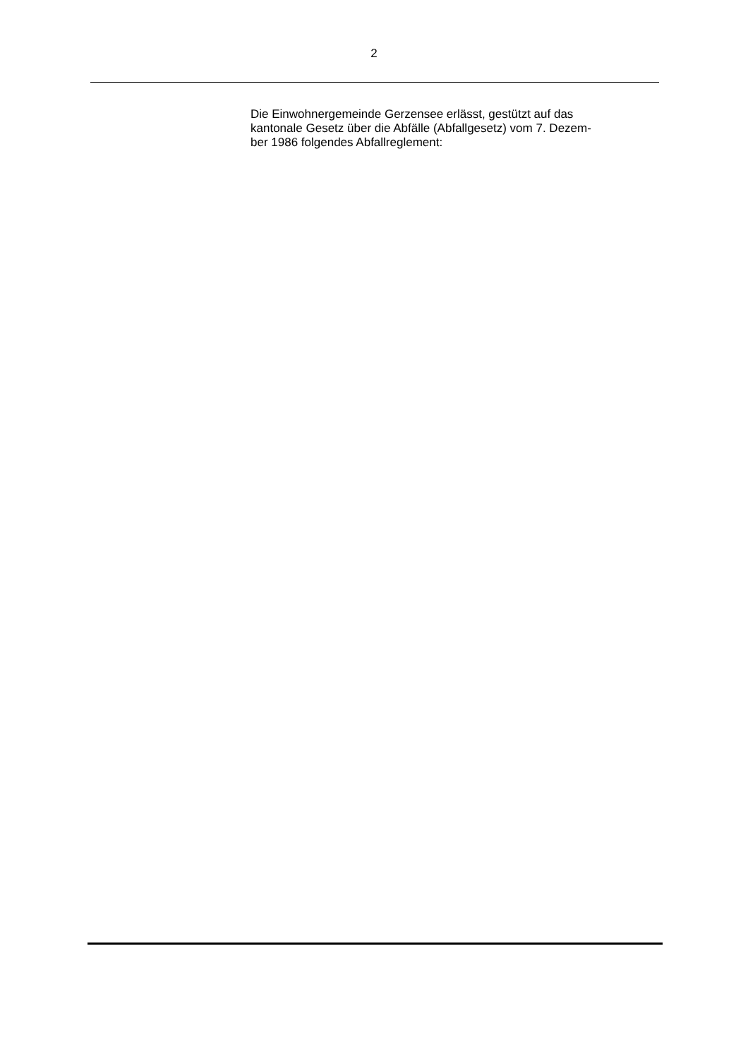2
Die Einwohnergemeinde Gerzensee erlässt, gestützt auf das
kantonale Gesetz über die Abfälle (Abfallgesetz) vom 7. Dezem-
ber 1986 folgendes Abfallreglement: